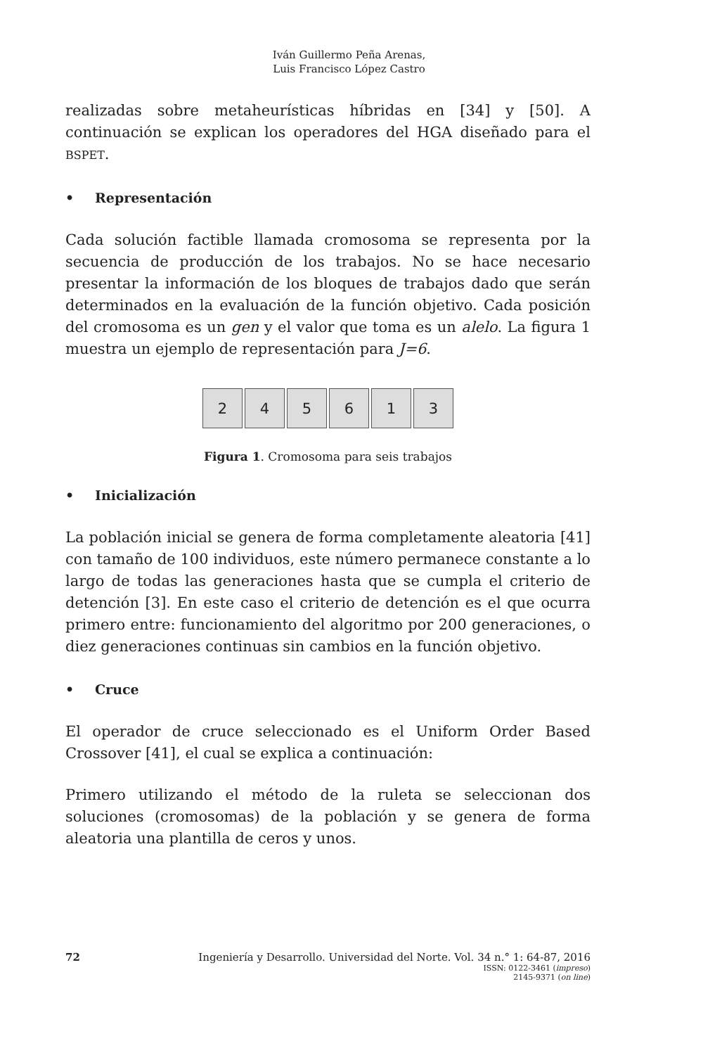Iván Guillermo Peña Arenas,
Luis Francisco López Castro
realizadas sobre metaheurísticas híbridas en [34] y [50]. A continuación se explican los operadores del HGA diseñado para el BSPET.
• Representación
Cada solución factible llamada cromosoma se representa por la secuencia de producción de los trabajos. No se hace necesario presentar la información de los bloques de trabajos dado que serán determinados en la evaluación de la función objetivo. Cada posición del cromosoma es un gen y el valor que toma es un alelo. La figura 1 muestra un ejemplo de representación para J=6.
2 4 5 6 1 3
Figura 1. Cromosoma para seis trabajos
• Inicialización
La población inicial se genera de forma completamente aleatoria [41] con tamaño de 100 individuos, este número permanece constante a lo largo de todas las generaciones hasta que se cumpla el criterio de detención [3]. En este caso el criterio de detención es el que ocurra primero entre: funcionamiento del algoritmo por 200 generaciones, o diez generaciones continuas sin cambios en la función objetivo.
• Cruce
El operador de cruce seleccionado es el Uniform Order Based Crossover [41], el cual se explica a continuación:
Primero utilizando el método de la ruleta se seleccionan dos soluciones (cromosomas) de la población y se genera de forma aleatoria una plantilla de ceros y unos.
72 Ingeniería y Desarrollo. Universidad del Norte. Vol. 34 n.° 1: 64-87, 2016
ISSN: 0122-3461 (impreso)
2145-9371 (on line)